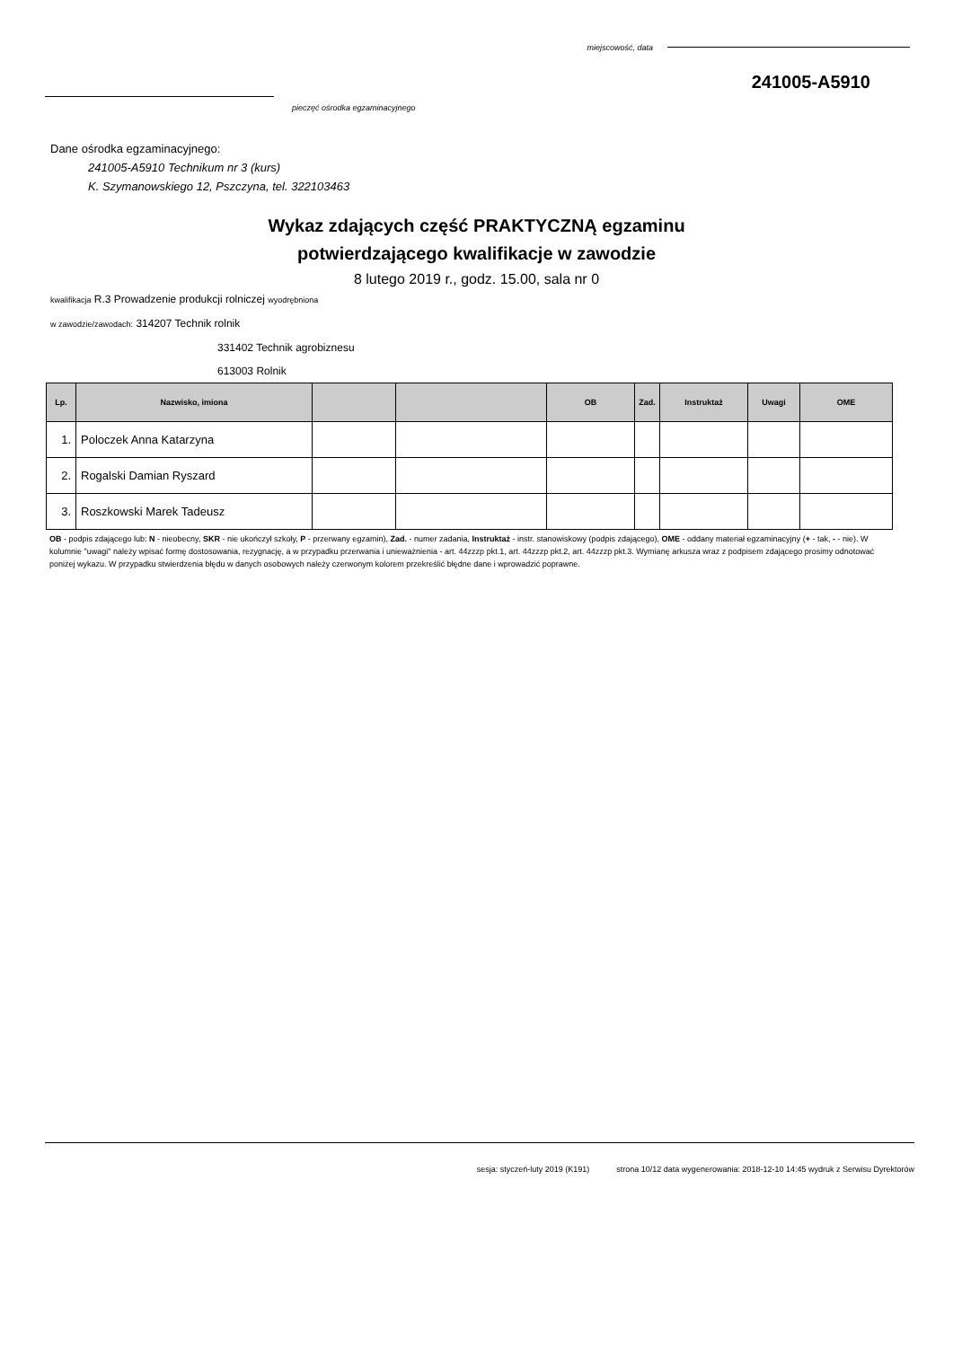miejscowość, data
241005-A5910
pieczęć ośrodka egzaminacyjnego
Dane ośrodka egzaminacyjnego:
241005-A5910 Technikum nr 3 (kurs)
K. Szymanowskiego 12, Pszczyna, tel. 322103463
Wykaz zdających część PRAKTYCZNĄ egzaminu
potwierdzającego kwalifikacje w zawodzie
8 lutego 2019 r., godz. 15.00, sala nr 0
kwalifikacja R.3 Prowadzenie produkcji rolniczej wyodrębniona
w zawodzie/zawodach: 314207 Technik rolnik
331402 Technik agrobiznesu
613003 Rolnik
| Lp. | Nazwisko, imiona | | | OB | Zad. | Instruktaż | Uwagi | OME |
| --- | --- | --- | --- | --- | --- | --- | --- | --- |
| 1. | Poloczek Anna Katarzyna | | | | | | | |
| 2. | Rogalski Damian Ryszard | | | | | | | |
| 3. | Roszkowski Marek Tadeusz | | | | | | | |
OB - podpis zdającego lub: N - nieobecny, SKR - nie ukończył szkoły, P - przerwany egzamin), Zad. - numer zadania, Instruktaż - instr. stanowiskowy (podpis zdającego), OME - oddany materiał egzaminacyjny (+ - tak, - - nie). W kolumnie "uwagi" należy wpisać formę dostosowania, rezygnację, a w przypadku przerwania i unieważnienia - art. 44zzzp pkt.1, art. 44zzzp pkt.2, art. 44zzzp pkt.3. Wymianę arkusza wraz z podpisem zdającego prosimy odnotować poniżej wykazu. W przypadku stwierdzenia błędu w danych osobowych należy czerwonym kolorem przekreślić błędne dane i wprowadzić poprawne.
sesja: styczeń-luty 2019 (K191) strona 10/12 data wygenerowania: 2018-12-10 14:45 wydruk z Serwisu Dyrektorów